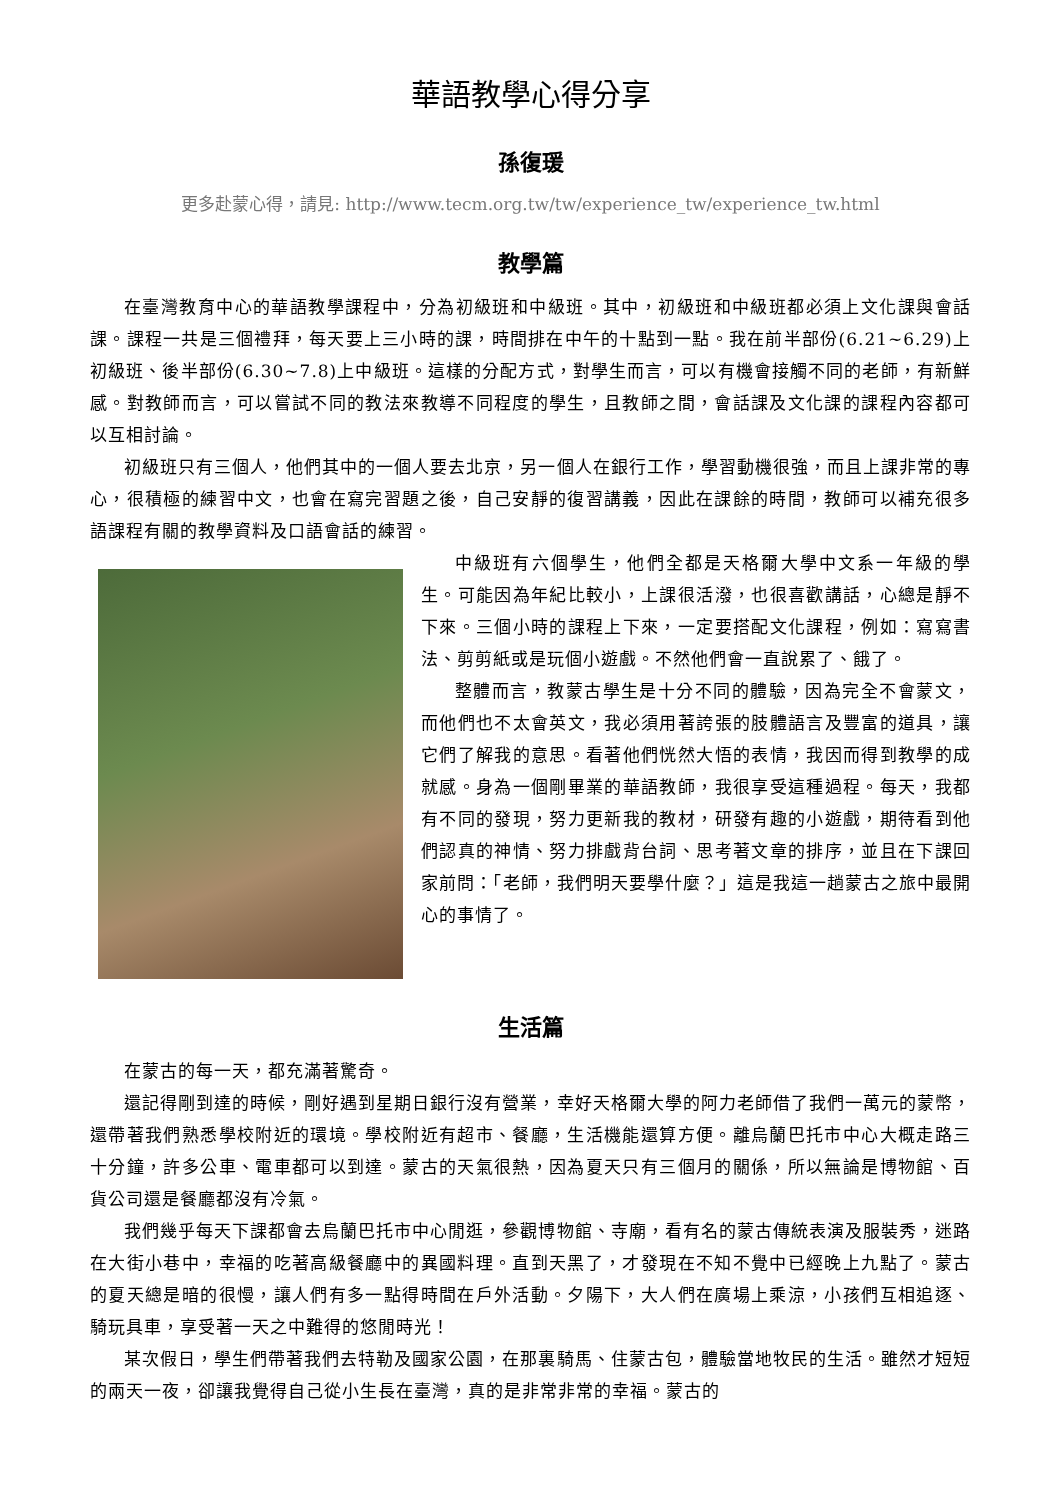華語教學心得分享
孫復瑗
更多赴蒙心得，請見: http://www.tecm.org.tw/tw/experience_tw/experience_tw.html
教學篇
在臺灣教育中心的華語教學課程中，分為初級班和中級班。其中，初級班和中級班都必須上文化課與會話課。課程一共是三個禮拜，每天要上三小時的課，時間排在中午的十點到一點。我在前半部份(6.21~6.29)上初級班、後半部份(6.30~7.8)上中級班。這樣的分配方式，對學生而言，可以有機會接觸不同的老師，有新鮮感。對教師而言，可以嘗試不同的教法來教導不同程度的學生，且教師之間，會話課及文化課的課程內容都可以互相討論。
初級班只有三個人，他們其中的一個人要去北京，另一個人在銀行工作，學習動機很強，而且上課非常的專心，很積極的練習中文，也會在寫完習題之後，自己安靜的復習講義，因此在課餘的時間，教師可以補充很多語課程有關的教學資料及口語會話的練習。
中級班有六個學生，他們全都是天格爾大學中文系一年級的學生。可能因為年紀比較小，上課很活潑，也很喜歡講話，心總是靜不下來。三個小時的課程上下來，一定要搭配文化課程，例如：寫寫書法、剪剪紙或是玩個小遊戲。不然他們會一直說累了、餓了。
整體而言，教蒙古學生是十分不同的體驗，因為完全不會蒙文，而他們也不太會英文，我必須用著誇張的肢體語言及豐富的道具，讓它們了解我的意思。看著他們恍然大悟的表情，我因而得到教學的成就感。身為一個剛畢業的華語教師，我很享受這種過程。每天，我都有不同的發現，努力更新我的教材，研發有趣的小遊戲，期待看到他們認真的神情、努力排戲背台詞、思考著文章的排序，並且在下課回家前問：「老師，我們明天要學什麼？」這是我這一趟蒙古之旅中最開心的事情了。
生活篇
在蒙古的每一天，都充滿著驚奇。
還記得剛到達的時候，剛好遇到星期日銀行沒有營業，幸好天格爾大學的阿力老師借了我們一萬元的蒙幣，還帶著我們熟悉學校附近的環境。學校附近有超市、餐廳，生活機能還算方便。離烏蘭巴托市中心大概走路三十分鐘，許多公車、電車都可以到達。蒙古的天氣很熱，因為夏天只有三個月的關係，所以無論是博物館、百貨公司還是餐廳都沒有冷氣。
我們幾乎每天下課都會去烏蘭巴托市中心閒逛，參觀博物館、寺廟，看有名的蒙古傳統表演及服裝秀，迷路在大街小巷中，幸福的吃著高級餐廳中的異國料理。直到天黑了，才發現在不知不覺中已經晚上九點了。蒙古的夏天總是暗的很慢，讓人們有多一點得時間在戶外活動。夕陽下，大人們在廣場上乘涼，小孩們互相追逐、騎玩具車，享受著一天之中難得的悠閒時光！
某次假日，學生們帶著我們去特勒及國家公園，在那裏騎馬、住蒙古包，體驗當地牧民的生活。雖然才短短的兩天一夜，卻讓我覺得自己從小生長在臺灣，真的是非常非常的幸福。蒙古的